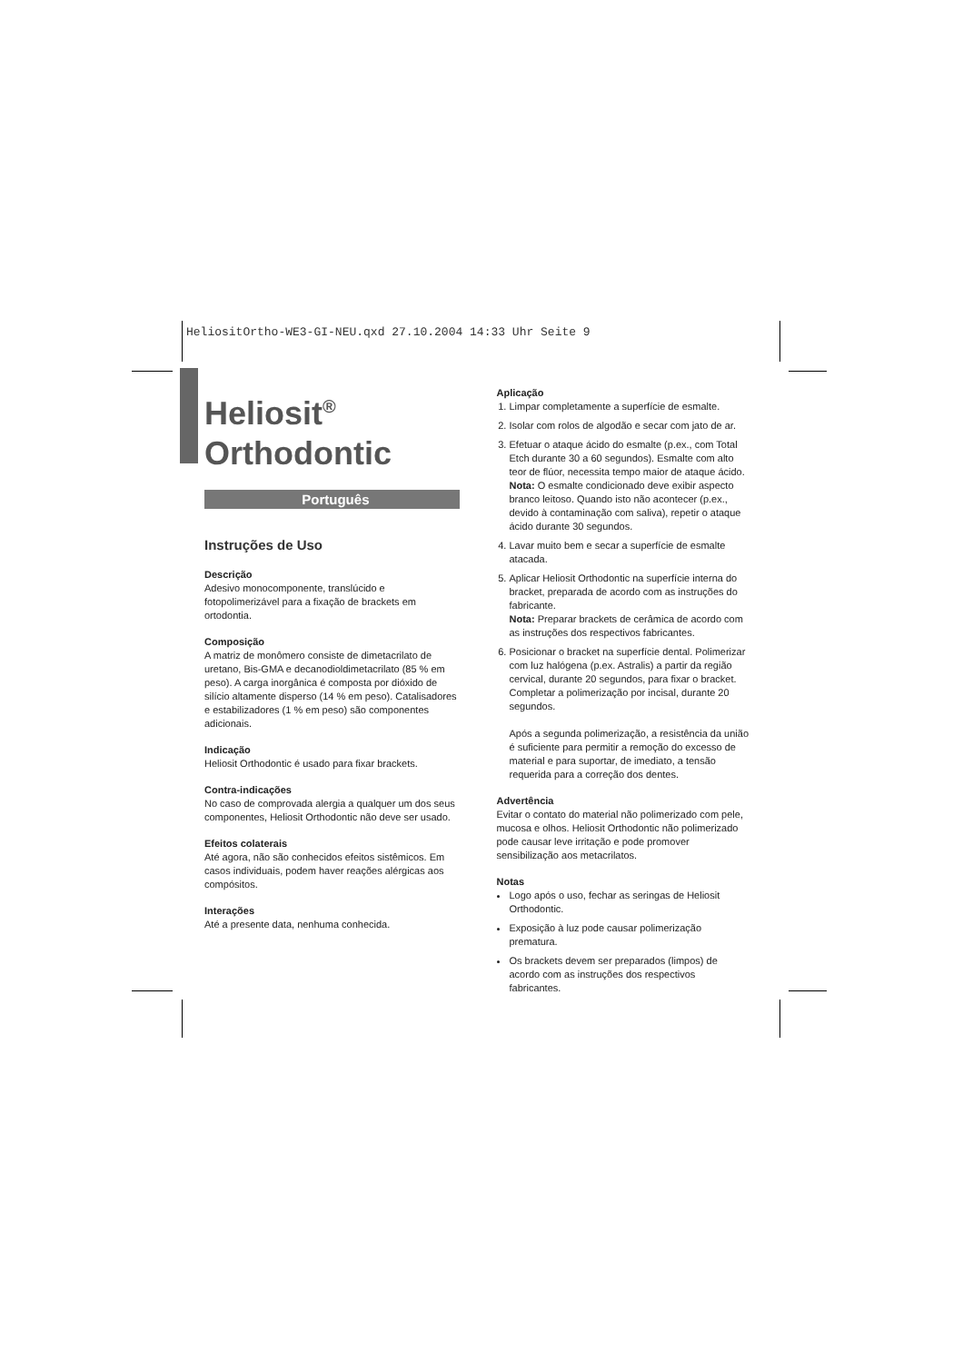HeliositOrtho-WE3-GI-NEU.qxd 27.10.2004 14:33 Uhr Seite 9
Heliosit<sup>®</sup>
Orthodontic
Português
Instruções de Uso
Descrição
Adesivo monocomponente, translúcido e fotopolimerizável para a fixação de brackets em ortodontia.
Composição
A matriz de monômero consiste de dimetacrilato de uretano, Bis-GMA e decanodioldimetacrilato (85 % em peso). A carga inorgânica é composta por dióxido de silício altamente disperso (14 % em peso). Catalisadores e estabilizadores (1 % em peso) são componentes adicionais.
Indicação
Heliosit Orthodontic é usado para fixar brackets.
Contra-indicações
No caso de comprovada alergia a qualquer um dos seus componentes, Heliosit Orthodontic não deve ser usado.
Efeitos colaterais
Até agora, não são conhecidos efeitos sistêmicos. Em casos individuais, podem haver reações alérgicas aos compósitos.
Interações
Até a presente data, nenhuma conhecida.
Aplicação
1. Limpar completamente a superfície de esmalte.
2. Isolar com rolos de algodão e secar com jato de ar.
3. Efetuar o ataque ácido do esmalte (p.ex., com Total Etch durante 30 a 60 segundos). Esmalte com alto teor de flúor, necessita tempo maior de ataque ácido.
Nota: O esmalte condicionado deve exibir aspecto branco leitoso. Quando isto não acontecer (p.ex., devido à contaminação com saliva), repetir o ataque ácido durante 30 segundos.
4. Lavar muito bem e secar a superfície de esmalte atacada.
5. Aplicar Heliosit Orthodontic na superfície interna do bracket, preparada de acordo com as instruções do fabricante.
Nota: Preparar brackets de cerâmica de acordo com as instruções dos respectivos fabricantes.
6. Posicionar o bracket na superfície dental. Polimerizar com luz halógena (p.ex. Astralis) a partir da região cervical, durante 20 segundos, para fixar o bracket. Completar a polimerização por incisal, durante 20 segundos.
Após a segunda polimerização, a resistência da união é suficiente para permitir a remoção do excesso de material e para suportar, de imediato, a tensão requerida para a correção dos dentes.
Advertência
Evitar o contato do material não polimerizado com pele, mucosa e olhos. Heliosit Orthodontic não polimerizado pode causar leve irritação e pode promover sensibilização aos metacrilatos.
Notas
Logo após o uso, fechar as seringas de Heliosit Orthodontic.
Exposição à luz pode causar polimerização prematura.
Os brackets devem ser preparados (limpos) de acordo com as instruções dos respectivos fabricantes.